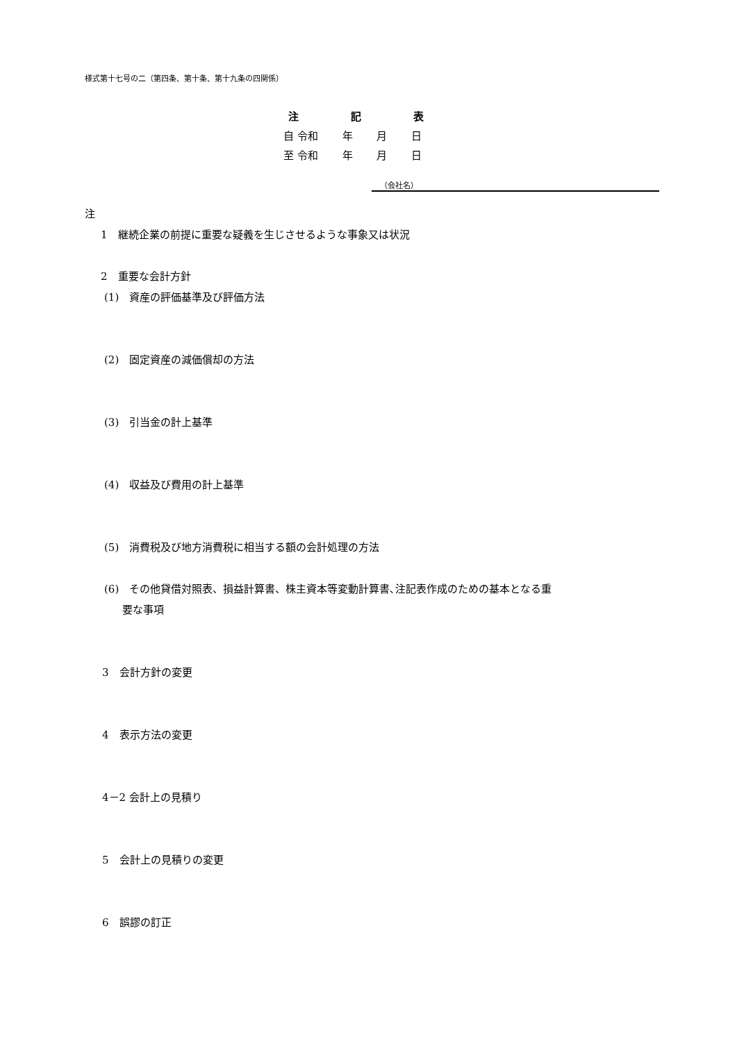様式第十七号の二（第四条、第十条、第十九条の四関係）
注　　　　　記　　　　　表
自 令和　　 年　　 月　　 日
至 令和　　 年　　 月　　 日
（会社名）
注
1　継続企業の前提に重要な疑義を生じさせるような事象又は状況
2　重要な会計方針
(1)　資産の評価基準及び評価方法
(2)　固定資産の減価償却の方法
(3)　引当金の計上基準
(4)　収益及び費用の計上基準
(5)　消費税及び地方消費税に相当する額の会計処理の方法
(6)　その他貸借対照表、損益計算書、株主資本等変動計算書､注記表作成のための基本となる重
要な事項
3　会計方針の変更
4　表示方法の変更
4－2 会計上の見積り
5　会計上の見積りの変更
6　誤謬の訂正